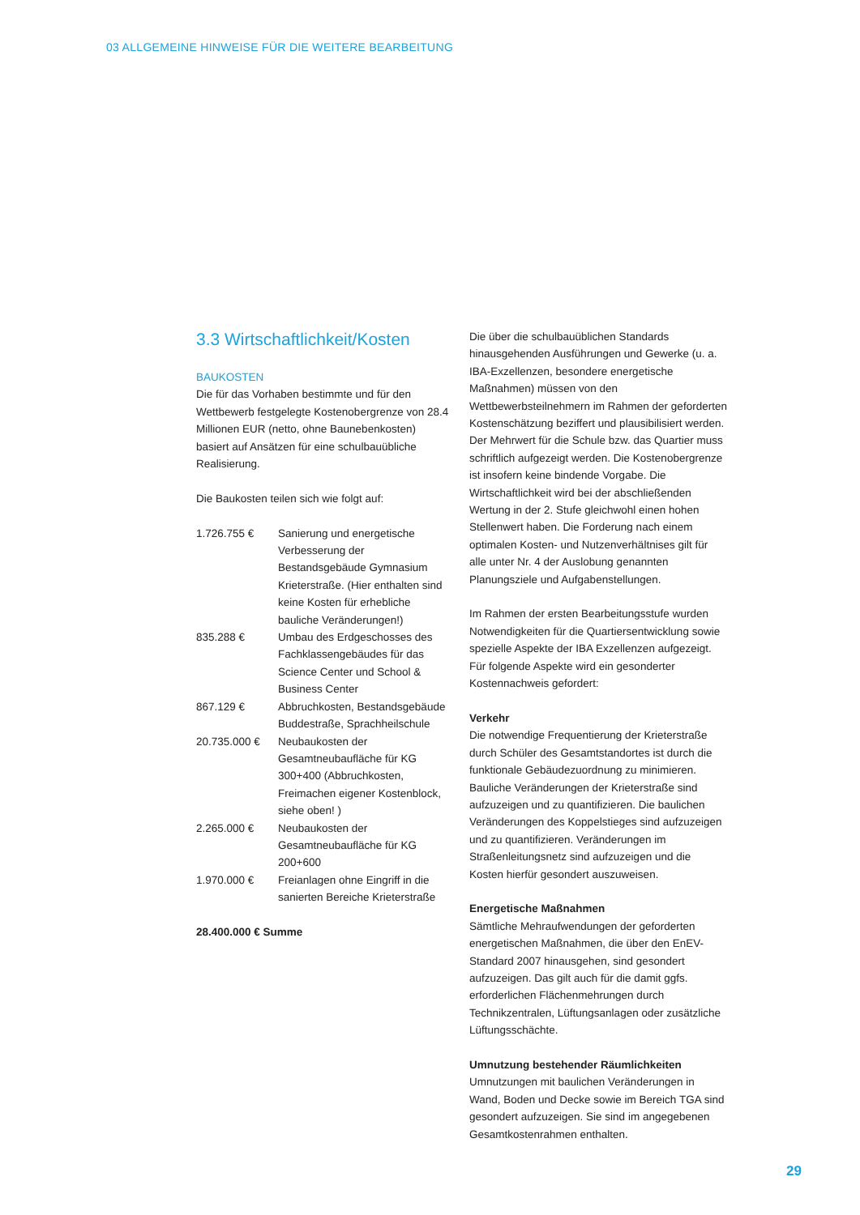03 ALLGEMEINE HINWEISE FÜR DIE WEITERE BEARBEITUNG
3.3 Wirtschaftlichkeit/Kosten
BAUKOSTEN
Die für das Vorhaben bestimmte und für den Wettbewerb festgelegte Kostenobergrenze von 28.4 Millionen EUR (netto, ohne Baunebenkosten) basiert auf Ansätzen für eine schulbauübliche Realisierung.
Die Baukosten teilen sich wie folgt auf:
| 1.726.755 € | Sanierung und energetische Verbesserung der Bestandsgebäude Gymnasium Krieterstraße. (Hier enthalten sind keine Kosten für erhebliche bauliche Veränderungen!) |
| 835.288 € | Umbau des Erdgeschosses des Fachklassengebäudes für das Science Center und School & Business Center |
| 867.129 € | Abbruchkosten, Bestandsgebäude Buddestraße, Sprachheilschule |
| 20.735.000 € | Neubaukosten der Gesamtneubaufläche für KG 300+400 (Abbruchkosten, Freimachen eigener Kostenblock, siehe oben! ) |
| 2.265.000 € | Neubaukosten der Gesamtneubaufläche für KG 200+600 |
| 1.970.000 € | Freianlagen ohne Eingriff in die sanierten Bereiche Krieterstraße |
28.400.000 € Summe
Die über die schulbauüblichen Standards hinausgehenden Ausführungen und Gewerke (u. a. IBA-Exzellenzen, besondere energetische Maßnahmen) müssen von den Wettbewerbsteilnehmern im Rahmen der geforderten Kostenschätzung beziffert und plausibilisiert werden. Der Mehrwert für die Schule bzw. das Quartier muss schriftlich aufgezeigt werden. Die Kostenobergrenze ist insofern keine bindende Vorgabe. Die Wirtschaftlichkeit wird bei der abschließenden Wertung in der 2. Stufe gleichwohl einen hohen Stellenwert haben. Die Forderung nach einem optimalen Kosten- und Nutzenverhältnises gilt für alle unter Nr. 4 der Auslobung genannten Planungsziele und Aufgabenstellungen.
Im Rahmen der ersten Bearbeitungsstufe wurden Notwendigkeiten für die Quartiersentwicklung sowie spezielle Aspekte der IBA Exzellenzen aufgezeigt. Für folgende Aspekte wird ein gesonderter Kostennachweis gefordert:
Verkehr
Die notwendige Frequentierung der Krieterstraße durch Schüler des Gesamtstandortes ist durch die funktionale Gebäudezuordnung zu minimieren. Bauliche Veränderungen der Krieterstraße sind aufzuzeigen und zu quantifizieren. Die baulichen Veränderungen des Koppelstieges sind aufzuzeigen und zu quantifizieren. Veränderungen im Straßenleitungsnetz sind aufzuzeigen und die Kosten hierfür gesondert auszuweisen.
Energetische Maßnahmen
Sämtliche Mehraufwendungen der geforderten energetischen Maßnahmen, die über den EnEV-Standard 2007 hinausgehen, sind gesondert aufzuzeigen. Das gilt auch für die damit ggfs. erforderlichen Flächenmehrungen durch Technikzentralen, Lüftungsanlagen oder zusätzliche Lüftungsschächte.
Umnutzung bestehender Räumlichkeiten
Umnutzungen mit baulichen Veränderungen in Wand, Boden und Decke sowie im Bereich TGA sind gesondert aufzuzeigen. Sie sind im angegebenen Gesamtkostenrahmen enthalten.
29